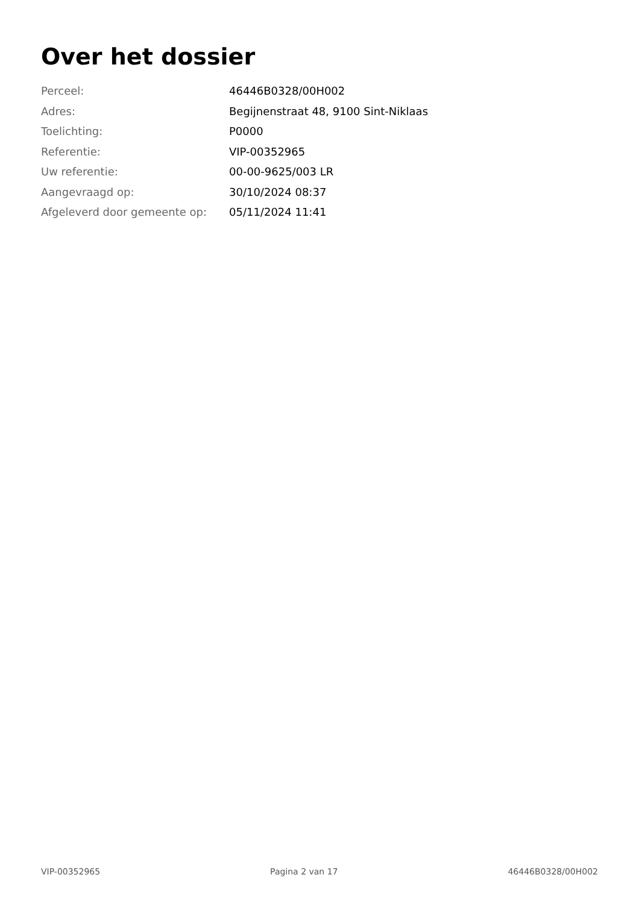Over het dossier
| Perceel: | 46446B0328/00H002 |
| Adres: | Begijnenstraat 48, 9100 Sint-Niklaas |
| Toelichting: | P0000 |
| Referentie: | VIP-00352965 |
| Uw referentie: | 00-00-9625/003 LR |
| Aangevraagd op: | 30/10/2024 08:37 |
| Afgeleverd door gemeente op: | 05/11/2024 11:41 |
VIP-00352965 Pagina 2 van 17 46446B0328/00H002